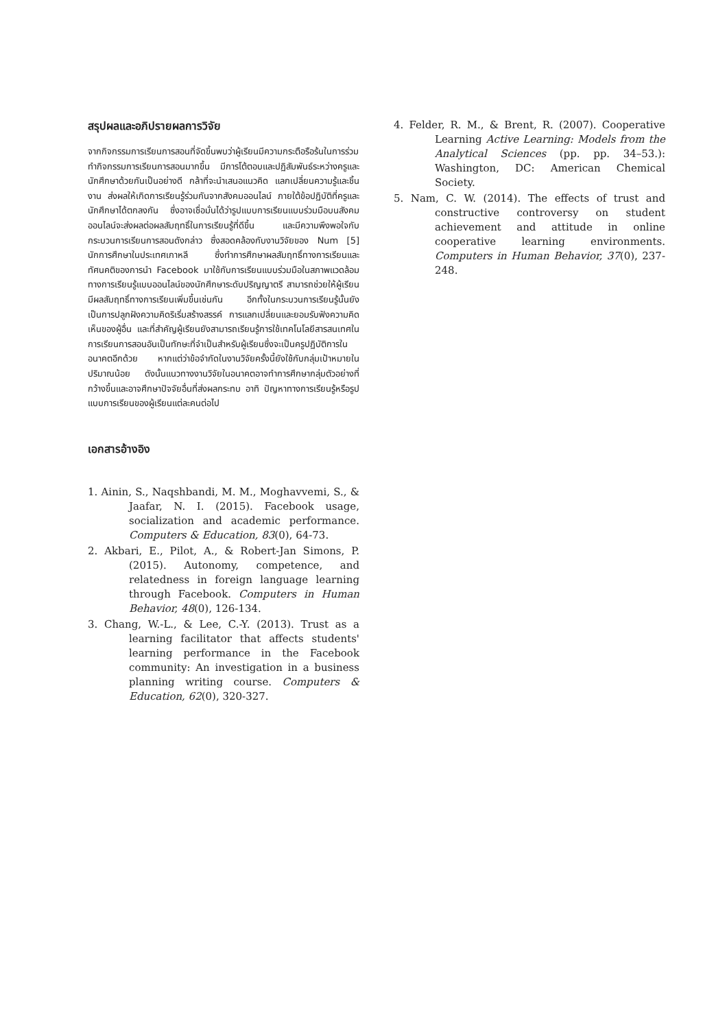สรุปผลและอภิปรายผลการวิจัย
จากกิจกรรมการเรียนการสอนที่จัดขึ้นพบว่าผู้เรียนมีความกระตือรือร้นในการร่วมทำกิจกรรมการเรียนการสอนมากขึ้น มีการโต้ตอบและปฏิสัมพันธ์ระหว่างครูและนักศึกษาด้วยกันเป็นอย่างดี กล้าที่จะนำเสนอแนวคิด แลกเปลี่ยนความรู้และชิ้นงาน ส่งผลให้เกิดการเรียนรู้ร่วมกันจากสังคมออนไลน์ ภายใต้ข้อปฏิบัติที่ครูและนักศึกษาได้ตกลงกัน ซึ่งอาจเชื่อมั่นได้ว่ารูปแบบการเรียนแบบร่วมมือบนสังคมออนไลน์จะส่งผลต่อผลสัมฤทธิ์ในการเรียนรู้ที่ดีขึ้น และมีความพึงพอใจกับกระบวนการเรียนการสอนดังกล่าว ซึ่งสอดคล้องกับงานวิจัยของ Num [5] นักการศึกษาในประเทศเกาหลี ซึ่งทำการศึกษาผลสัมฤทธิ์ทางการเรียนและทัศนคติของการนำ Facebook มาใช้กับการเรียนแบบร่วมมือในสภาพแวดล้อมทางการเรียนรู้แบบออนไลน์ของนักศึกษาระดับปริญญาตรี สามารถช่วยให้ผู้เรียนมีผลสัมฤทธิ์ทางการเรียนเพิ่มขึ้นเช่นกัน อีกทั้งในกระบวนการเรียนรู้นั้นยังเป็นการปลูกฝังความคิดริเริ่มสร้างสรรค์ การแลกเปลี่ยนและยอมรับฟังความคิดเห็นของผู้อื่น และที่สำคัญผู้เรียนยังสามารถเรียนรู้การใช้เทคโนโลยีสารสนเทศในการเรียนการสอนอันเป็นทักษะที่จำเป็นสำหรับผู้เรียนซึ่งจะเป็นครูปฏิบัติการในอนาคตอีกด้วย หากแต่ว่าข้อจำกัดในงานวิจัยครั้งนี้ยังใช้กับกลุ่มเป้าหมายในปริมาณน้อย ดังนั้นแนวทางงานวิจัยในอนาคตอาจทำการศึกษากลุ่มตัวอย่างที่กว้างขึ้นและอาจศึกษาปัจจัยอื่นที่ส่งผลกระทบ อาทิ ปัญหาทางการเรียนรู้หรือรูปแบบการเรียนของผู้เรียนแต่ละคนต่อไป
เอกสารอ้างอิง
1. Ainin, S., Naqshbandi, M. M., Moghavvemi, S., & Jaafar, N. I. (2015). Facebook usage, socialization and academic performance. Computers & Education, 83(0), 64-73.
2. Akbari, E., Pilot, A., & Robert-Jan Simons, P. (2015). Autonomy, competence, and relatedness in foreign language learning through Facebook. Computers in Human Behavior, 48(0), 126-134.
3. Chang, W.-L., & Lee, C.-Y. (2013). Trust as a learning facilitator that affects students' learning performance in the Facebook community: An investigation in a business planning writing course. Computers & Education, 62(0), 320-327.
4. Felder, R. M., & Brent, R. (2007). Cooperative Learning Active Learning: Models from the Analytical Sciences (pp. pp. 34–53.): Washington, DC: American Chemical Society.
5. Nam, C. W. (2014). The effects of trust and constructive controversy on student achievement and attitude in online cooperative learning environments. Computers in Human Behavior, 37(0), 237-248.